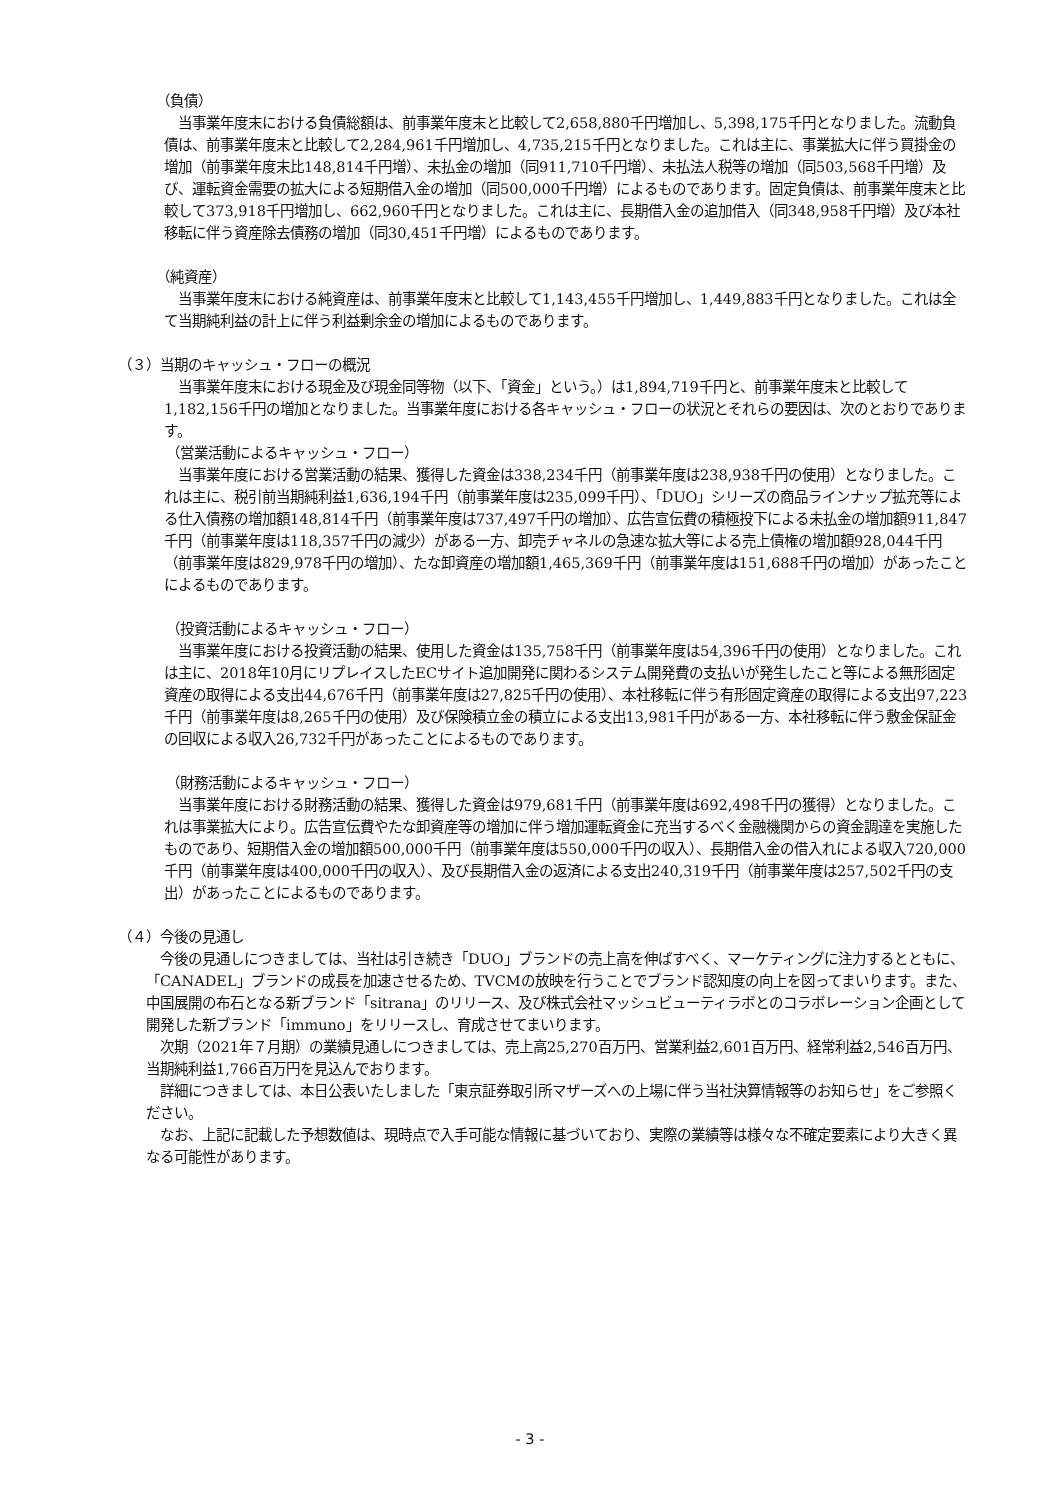（負債）
　当事業年度末における負債総額は、前事業年度末と比較して2,658,880千円増加し、5,398,175千円となりました。流動負債は、前事業年度末と比較して2,284,961千円増加し、4,735,215千円となりました。これは主に、事業拡大に伴う買掛金の増加（前事業年度末比148,814千円増）、未払金の増加（同911,710千円増）、未払法人税等の増加（同503,568千円増）及び、運転資金需要の拡大による短期借入金の増加（同500,000千円増）によるものであります。固定負債は、前事業年度末と比較して373,918千円増加し、662,960千円となりました。これは主に、長期借入金の追加借入（同348,958千円増）及び本社移転に伴う資産除去債務の増加（同30,451千円増）によるものであります。
（純資産）
　当事業年度末における純資産は、前事業年度末と比較して1,143,455千円増加し、1,449,883千円となりました。これは全て当期純利益の計上に伴う利益剰余金の増加によるものであります。
（３）当期のキャッシュ・フローの概況
　当事業年度末における現金及び現金同等物（以下、「資金」という。）は1,894,719千円と、前事業年度末と比較して1,182,156千円の増加となりました。当事業年度における各キャッシュ・フローの状況とそれらの要因は、次のとおりであります。
（営業活動によるキャッシュ・フロー）
　当事業年度における営業活動の結果、獲得した資金は338,234千円（前事業年度は238,938千円の使用）となりました。これは主に、税引前当期純利益1,636,194千円（前事業年度は235,099千円）、「DUO」シリーズの商品ラインナップ拡充等による仕入債務の増加額148,814千円（前事業年度は737,497千円の増加）、広告宣伝費の積極投下による未払金の増加額911,847千円（前事業年度は118,357千円の減少）がある一方、卸売チャネルの急速な拡大等による売上債権の増加額928,044千円（前事業年度は829,978千円の増加）、たな卸資産の増加額1,465,369千円（前事業年度は151,688千円の増加）があったことによるものであります。
（投資活動によるキャッシュ・フロー）
　当事業年度における投資活動の結果、使用した資金は135,758千円（前事業年度は54,396千円の使用）となりました。これは主に、2018年10月にリプレイスしたECサイト追加開発に関わるシステム開発費の支払いが発生したこと等による無形固定資産の取得による支出44,676千円（前事業年度は27,825千円の使用）、本社移転に伴う有形固定資産の取得による支出97,223千円（前事業年度は8,265千円の使用）及び保険積立金の積立による支出13,981千円がある一方、本社移転に伴う敷金保証金の回収による収入26,732千円があったことによるものであります。
（財務活動によるキャッシュ・フロー）
　当事業年度における財務活動の結果、獲得した資金は979,681千円（前事業年度は692,498千円の獲得）となりました。これは事業拡大により。広告宣伝費やたな卸資産等の増加に伴う増加運転資金に充当するべく金融機関からの資金調達を実施したものであり、短期借入金の増加額500,000千円（前事業年度は550,000千円の収入）、長期借入金の借入れによる収入720,000千円（前事業年度は400,000千円の収入）、及び長期借入金の返済による支出240,319千円（前事業年度は257,502千円の支出）があったことによるものであります。
（４）今後の見通し
　今後の見通しにつきましては、当社は引き続き「DUO」ブランドの売上高を伸ばすべく、マーケティングに注力するとともに、「CANADEL」ブランドの成長を加速させるため、TVCMの放映を行うことでブランド認知度の向上を図ってまいります。また、中国展開の布石となる新ブランド「sitrana」のリリース、及び株式会社マッシュビューティラボとのコラボレーション企画として開発した新ブランド「immuno」をリリースし、育成させてまいります。
　次期（2021年７月期）の業績見通しにつきましては、売上高25,270百万円、営業利益2,601百万円、経常利益2,546百万円、当期純利益1,766百万円を見込んでおります。
　詳細につきましては、本日公表いたしました「東京証券取引所マザーズへの上場に伴う当社決算情報等のお知らせ」をご参照ください。
　なお、上記に記載した予想数値は、現時点で入手可能な情報に基づいており、実際の業績等は様々な不確定要素により大きく異なる可能性があります。
- 3 -